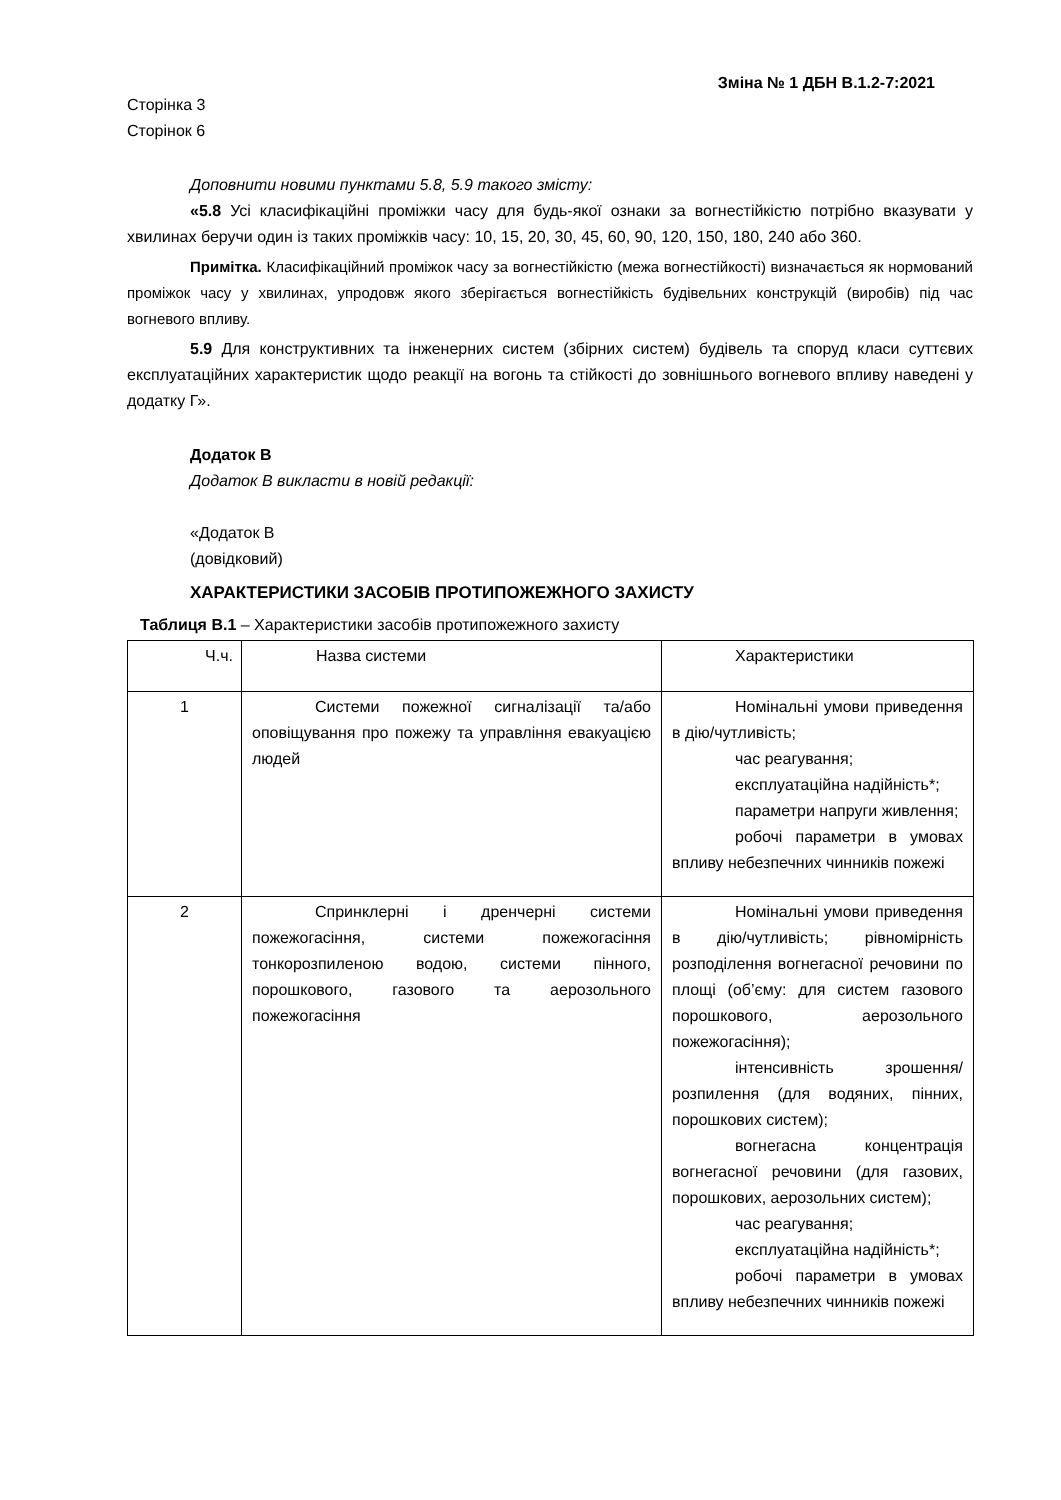Зміна № 1 ДБН В.1.2-7:2021
Сторінка 3
Сторінок 6
Доповнити новими пунктами 5.8, 5.9 такого змісту:
«5.8 Усі класифікаційні проміжки часу для будь-якої ознаки за вогнестійкістю потрібно вказувати у хвилинах беручи один із таких проміжків часу: 10, 15, 20, 30, 45, 60, 90, 120, 150, 180, 240 або 360.
Примітка. Класифікаційний проміжок часу за вогнестійкістю (межа вогнестійкості) визначається як нормований проміжок часу у хвилинах, упродовж якого зберігається вогнестійкість будівельних конструкцій (виробів) під час вогневого впливу.
5.9 Для конструктивних та інженерних систем (збірних систем) будівель та споруд класи суттєвих експлуатаційних характеристик щодо реакції на вогонь та стійкості до зовнішнього вогневого впливу наведені у додатку Г».
Додаток В
Додаток В викласти в новій редакції:
«Додаток В
(довідковий)
ХАРАКТЕРИСТИКИ ЗАСОБІВ ПРОТИПОЖЕЖНОГО ЗАХИСТУ
Таблиця В.1 – Характеристики засобів протипожежного захисту
| Ч.ч. | Назва системи | Характеристики |
| 1 | Системи пожежної сигналізації та/або оповіщування про пожежу та управління евакуацією людей | Номінальні умови приведення в дію/чутливість; час реагування; експлуатаційна надійність*; параметри напруги живлення; робочі параметри в умовах впливу небезпечних чинників пожежі |
| 2 | Спринклерні і дренчерні системи пожежогасіння, системи пожежогасіння тонкорозпиленою водою, системи пінного, порошкового, газового та аерозольного пожежогасіння | Номінальні умови приведення в дію/чутливість; рівномірність розподілення вогнегасної речовини по площі (об’єму: для систем газового порошкового, аерозольного пожежогасіння); інтенсивність зрошення/розпилення (для водяних, пінних, порошкових систем); вогнегасна концентрація вогнегасної речовини (для газових, порошкових, аерозольних систем); час реагування; експлуатаційна надійність*; робочі параметри в умовах впливу небезпечних чинників пожежі |